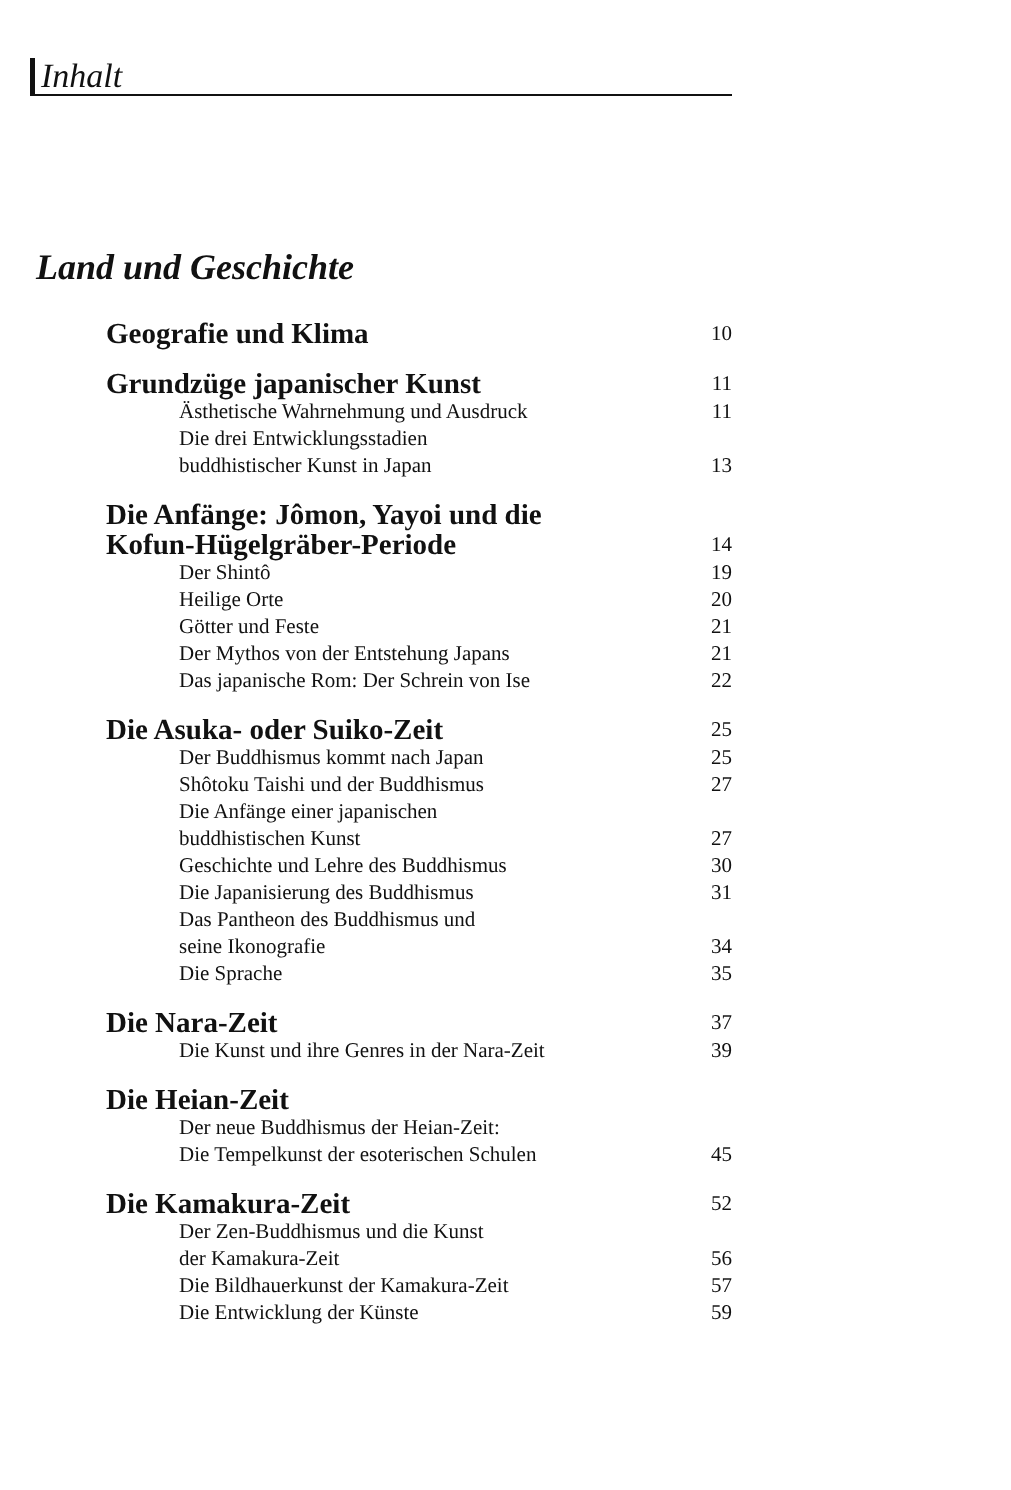Inhalt
Land und Geschichte
Geografie und Klima 10
Grundzüge japanischer Kunst 11
Ästhetische Wahrnehmung und Ausdruck 11
Die drei Entwicklungsstadien
buddhistischer Kunst in Japan 13
Die Anfänge: Jômon, Yayoi und die
Kofun-Hügelgräber-Periode 14
Der Shintô 19
Heilige Orte 20
Götter und Feste 21
Der Mythos von der Entstehung Japans 21
Das japanische Rom: Der Schrein von Ise 22
Die Asuka- oder Suiko-Zeit 25
Der Buddhismus kommt nach Japan 25
Shôtoku Taishi und der Buddhismus 27
Die Anfänge einer japanischen
buddhistischen Kunst 27
Geschichte und Lehre des Buddhismus 30
Die Japanisierung des Buddhismus 31
Das Pantheon des Buddhismus und
seine Ikonografie 34
Die Sprache 35
Die Nara-Zeit 37
Die Kunst und ihre Genres in der Nara-Zeit 39
Die Heian-Zeit
Der neue Buddhismus der Heian-Zeit:
Die Tempelkunst der esoterischen Schulen 45
Die Kamakura-Zeit 52
Der Zen-Buddhismus und die Kunst
der Kamakura-Zeit 56
Die Bildhauerkunst der Kamakura-Zeit 57
Die Entwicklung der Künste 59